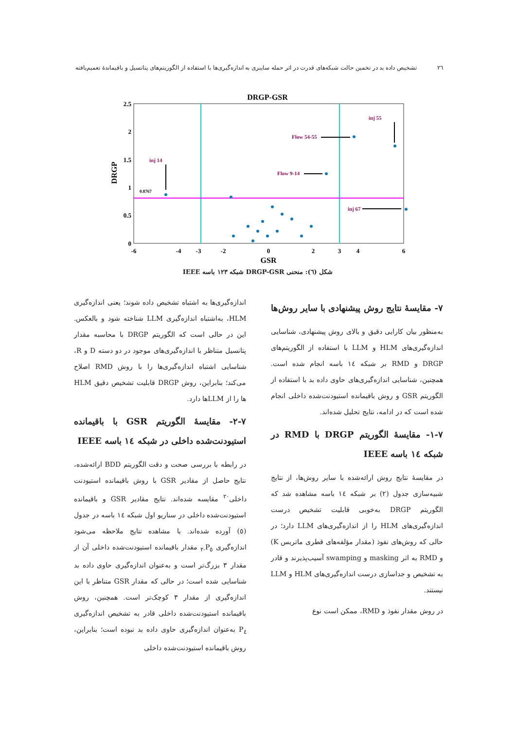٢٦ تشخیص داده بد در تخمین حالت شبکه‌های قدرت در اثر حمله سایبری به اندازه‌گیری‌ها با استفاده از الگوریتم‌های پتانسیل و باقیماندهٔ تعمیم‌یافته
DRGP-GSR
2.5
2
1.5
1
0.5
0
-6
-4
-3
-2
0
2
3
4
6
GSR
DRGP
inj 14
inj 55
Flow 54-55
Flow 9-14
inj 67
0.8767
شکل (٦): منحنی DRGP-GSR شبکه ١٢٣ باسه IEEE
٧- مقایسهٔ نتایج روش پیشنهادی با سایر روش‌ها
به‌منظور بیان کارایی دقیق و بالای روش پیشنهادی، شناسایی اندازه‌گیری‌های HLM و LLM با استفاده از الگوریتم‌های DRGP و RMD بر شبکه ١٤ باسه انجام شده است. همچنین، شناسایی اندازه‌گیری‌های حاوی داده بد با استفاده از الگوریتم GSR و روش باقیمانده استیودنت‌شده داخلی انجام شده است که در ادامه، نتایج تحلیل شده‌اند.
٧-١- مقایسهٔ الگوریتم DRGP با RMD در شبکه ١٤ باسه IEEE
در مقایسهٔ نتایج روش ارائه‌شده با سایر روش‌ها، از نتایج شبیه‌سازی جدول (٢) بر شبکه ١٤ باسه مشاهده شد که الگوریتم DRGP به‌خوبی قابلیت تشخیص درست اندازه‌گیری‌های HLM را از اندازه‌گیری‌های LLM دارد؛ در حالی که روش‌های نفوذ (مقدار مؤلفه‌های قطری ماتریس K) و RMD به اثر masking و swamping آسیب‌پذیرند و قادر به تشخیص و جداسازی درست اندازه‌گیری‌های HLM و LLM نیستند.
در روش مقدار نفوذ و RMD، ممکن است نوع
اندازه‌گیری‌ها به اشتباه تشخیص داده شوند؛ یعنی اندازه‌گیری HLM، به‌اشتباه اندازه‌گیری LLM شناخته شود و بالعکس. این در حالی است که الگوریتم DRGP با محاسبه مقدار پتانسیل متناظر با اندازه‌گیری‌های موجود در دو دسته D و R، شناسایی اشتباه اندازه‌گیری‌ها را با روش RMD اصلاح می‌کند؛ بنابراین، روش DRGP قابلیت تشخیص دقیق HLM ها را از LLMها دارد.
٧-٢- مقایسهٔ الگوریتم GSR با باقیمانده استیودنت‌شده داخلی در شبکه ١٤ باسه IEEE
در رابطه با بررسی صحت و دقت الگوریتم BDD ارائه‌شده، نتایج حاصل از مقادیر GSR با روش باقیمانده استیودنت داخلی<sup>٢٠</sup> مقایسه شده‌اند. نتایج مقادیر GSR و باقیمانده استیودنت‌شده داخلی در سناریو اول شبکه ١٤ باسه در جدول (٥) آورده شده‌اند. با مشاهده نتایج ملاحظه می‌شود اندازه‌گیری P<sub>٥-٢</sub> مقدار باقیمانده استیودنت‌شده داخلی آن از مقدار ٣ بزرگ‌تر است و به‌عنوان اندازه‌گیری حاوی داده بد شناسایی شده است؛ در حالی که مقدار GSR متناظر با این اندازه‌گیری از مقدار ٣ کوچک‌تر است. همچنین، روش باقیمانده استیودنت‌شده داخلی قادر به تشخیص اندازه‌گیری P<sub>٤</sub> به‌عنوان اندازه‌گیری حاوی داده بد نبوده است؛ بنابراین، روش باقیمانده استیودنت‌شده داخلی